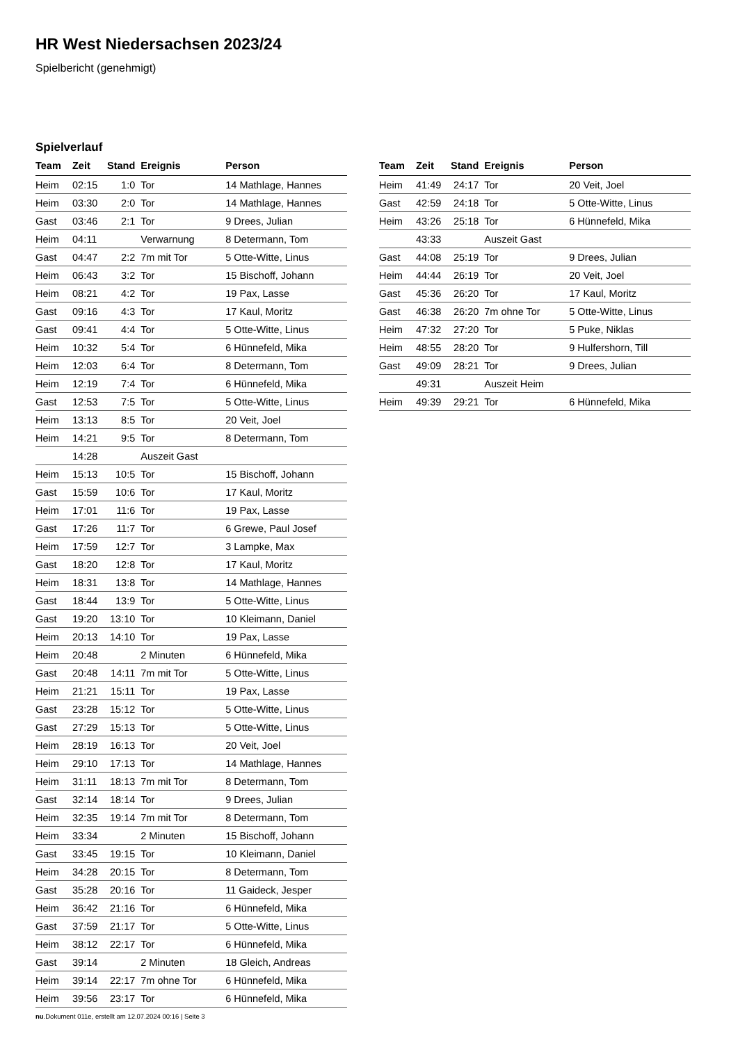HR West Niedersachsen 2023/24
Spielbericht (genehmigt)
Spielverlauf
| Team | Zeit | Stand | Ereignis | Person |
| --- | --- | --- | --- | --- |
| Heim | 02:15 | 1:0 | Tor | 14 Mathlage, Hannes |
| Heim | 03:30 | 2:0 | Tor | 14 Mathlage, Hannes |
| Gast | 03:46 | 2:1 | Tor | 9 Drees, Julian |
| Heim | 04:11 | | Verwarnung | 8 Determann, Tom |
| Gast | 04:47 | 2:2 | 7m mit Tor | 5 Otte-Witte, Linus |
| Heim | 06:43 | 3:2 | Tor | 15 Bischoff, Johann |
| Heim | 08:21 | 4:2 | Tor | 19 Pax, Lasse |
| Gast | 09:16 | 4:3 | Tor | 17 Kaul, Moritz |
| Gast | 09:41 | 4:4 | Tor | 5 Otte-Witte, Linus |
| Heim | 10:32 | 5:4 | Tor | 6 Hünnefeld, Mika |
| Heim | 12:03 | 6:4 | Tor | 8 Determann, Tom |
| Heim | 12:19 | 7:4 | Tor | 6 Hünnefeld, Mika |
| Gast | 12:53 | 7:5 | Tor | 5 Otte-Witte, Linus |
| Heim | 13:13 | 8:5 | Tor | 20 Veit, Joel |
| Heim | 14:21 | 9:5 | Tor | 8 Determann, Tom |
| | 14:28 | | Auszeit Gast | |
| Heim | 15:13 | 10:5 | Tor | 15 Bischoff, Johann |
| Gast | 15:59 | 10:6 | Tor | 17 Kaul, Moritz |
| Heim | 17:01 | 11:6 | Tor | 19 Pax, Lasse |
| Gast | 17:26 | 11:7 | Tor | 6 Grewe, Paul Josef |
| Heim | 17:59 | 12:7 | Tor | 3 Lampke, Max |
| Gast | 18:20 | 12:8 | Tor | 17 Kaul, Moritz |
| Heim | 18:31 | 13:8 | Tor | 14 Mathlage, Hannes |
| Gast | 18:44 | 13:9 | Tor | 5 Otte-Witte, Linus |
| Gast | 19:20 | 13:10 | Tor | 10 Kleimann, Daniel |
| Heim | 20:13 | 14:10 | Tor | 19 Pax, Lasse |
| Heim | 20:48 | | 2 Minuten | 6 Hünnefeld, Mika |
| Gast | 20:48 | 14:11 | 7m mit Tor | 5 Otte-Witte, Linus |
| Heim | 21:21 | 15:11 | Tor | 19 Pax, Lasse |
| Gast | 23:28 | 15:12 | Tor | 5 Otte-Witte, Linus |
| Gast | 27:29 | 15:13 | Tor | 5 Otte-Witte, Linus |
| Heim | 28:19 | 16:13 | Tor | 20 Veit, Joel |
| Heim | 29:10 | 17:13 | Tor | 14 Mathlage, Hannes |
| Heim | 31:11 | 18:13 | 7m mit Tor | 8 Determann, Tom |
| Gast | 32:14 | 18:14 | Tor | 9 Drees, Julian |
| Heim | 32:35 | 19:14 | 7m mit Tor | 8 Determann, Tom |
| Heim | 33:34 | | 2 Minuten | 15 Bischoff, Johann |
| Gast | 33:45 | 19:15 | Tor | 10 Kleimann, Daniel |
| Heim | 34:28 | 20:15 | Tor | 8 Determann, Tom |
| Gast | 35:28 | 20:16 | Tor | 11 Gaideck, Jesper |
| Heim | 36:42 | 21:16 | Tor | 6 Hünnefeld, Mika |
| Gast | 37:59 | 21:17 | Tor | 5 Otte-Witte, Linus |
| Heim | 38:12 | 22:17 | Tor | 6 Hünnefeld, Mika |
| Gast | 39:14 | | 2 Minuten | 18 Gleich, Andreas |
| Heim | 39:14 | 22:17 | 7m ohne Tor | 6 Hünnefeld, Mika |
| Heim | 39:56 | 23:17 | Tor | 6 Hünnefeld, Mika |
| Team | Zeit | Stand | Ereignis | Person |
| --- | --- | --- | --- | --- |
| Heim | 41:49 | 24:17 | Tor | 20 Veit, Joel |
| Gast | 42:59 | 24:18 | Tor | 5 Otte-Witte, Linus |
| Heim | 43:26 | 25:18 | Tor | 6 Hünnefeld, Mika |
| | 43:33 | | Auszeit Gast | |
| Gast | 44:08 | 25:19 | Tor | 9 Drees, Julian |
| Heim | 44:44 | 26:19 | Tor | 20 Veit, Joel |
| Gast | 45:36 | 26:20 | Tor | 17 Kaul, Moritz |
| Gast | 46:38 | 26:20 | 7m ohne Tor | 5 Otte-Witte, Linus |
| Heim | 47:32 | 27:20 | Tor | 5 Puke, Niklas |
| Heim | 48:55 | 28:20 | Tor | 9 Hulfershorn, Till |
| Gast | 49:09 | 28:21 | Tor | 9 Drees, Julian |
| | 49:31 | | Auszeit Heim | |
| Heim | 49:39 | 29:21 | Tor | 6 Hünnefeld, Mika |
nu.Dokument 011e, erstellt am 12.07.2024 00:16 | Seite 3